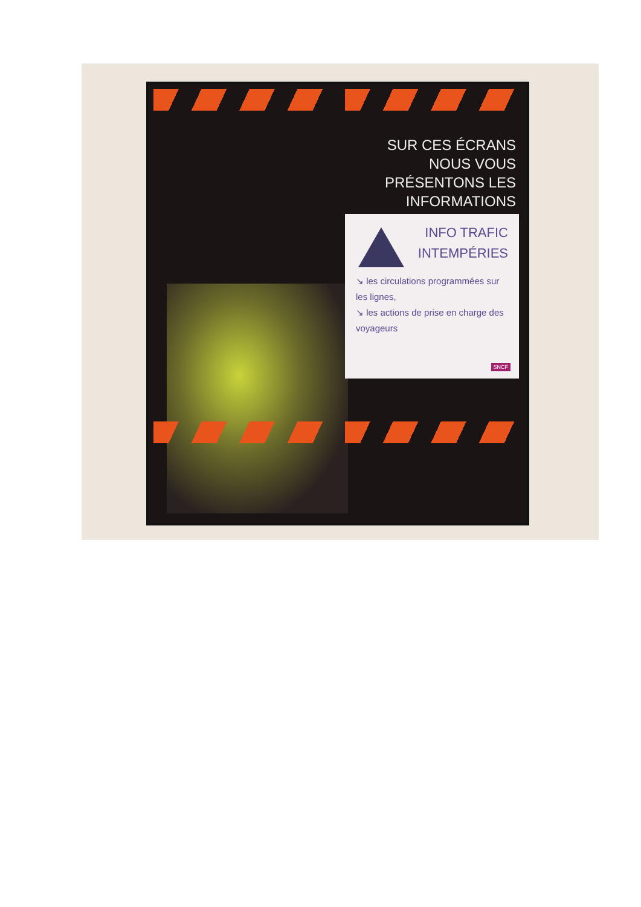SUR CES ÉCRANS NOUS VOUS PRÉSENTONS LES INFORMATIONS
INFO TRAFIC
INTEMPÉRIES
↘ les circulations programmées sur les lignes,
↘ les actions de prise en charge des voyageurs
SNCF